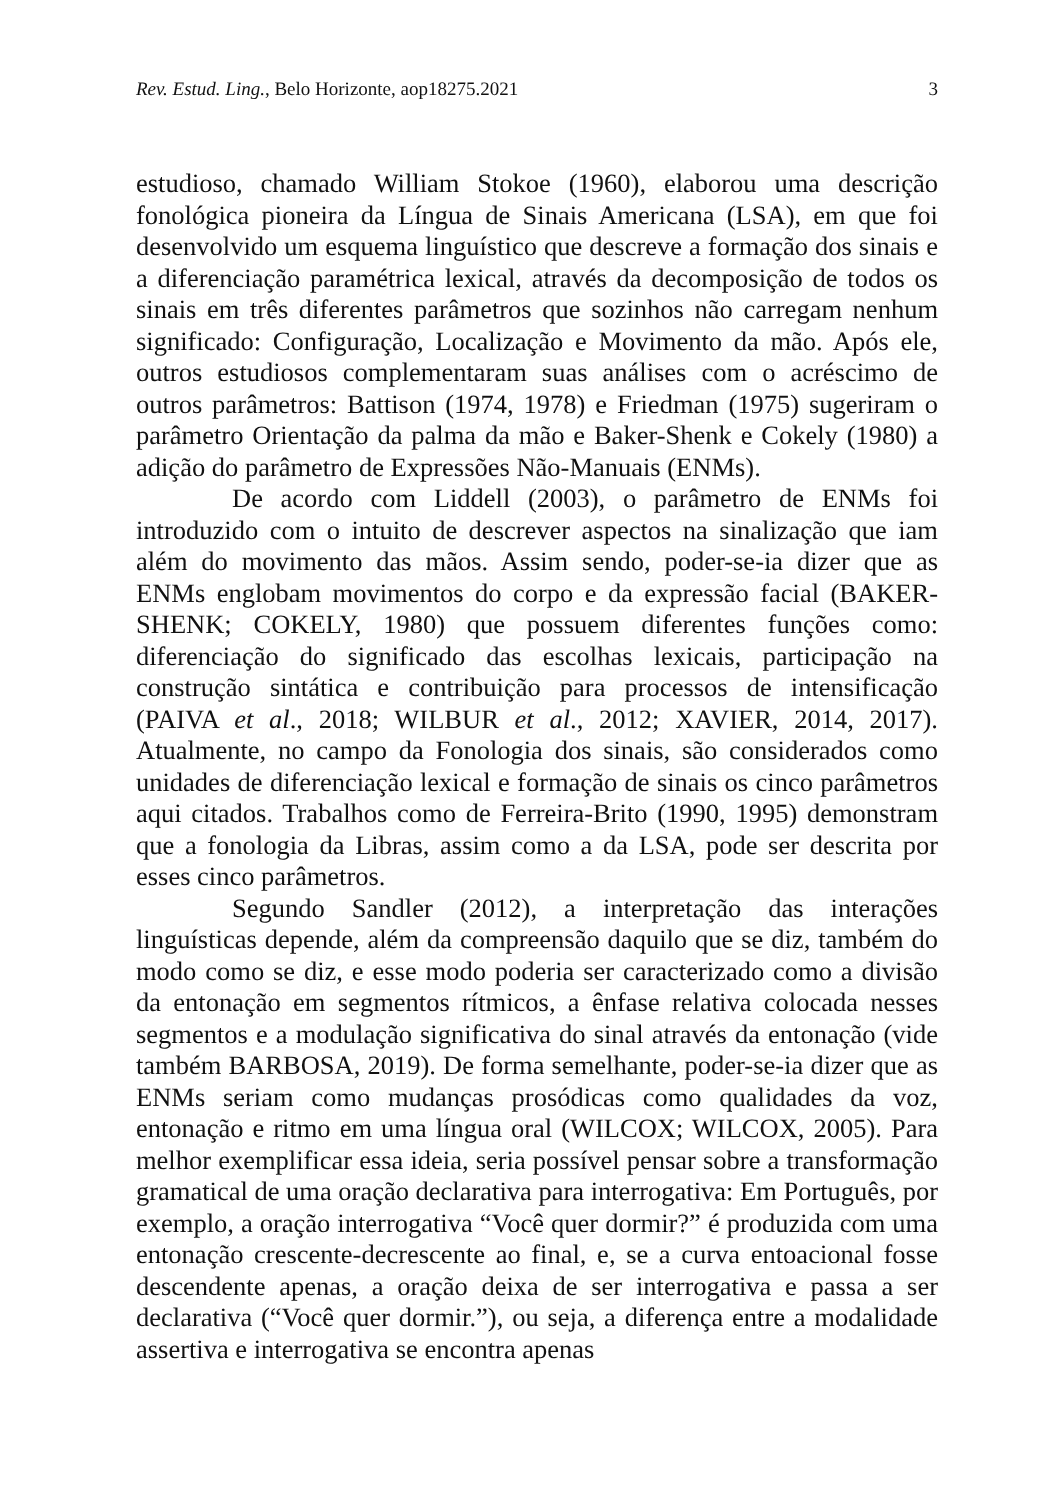Rev. Estud. Ling., Belo Horizonte, aop18275.2021 3
estudioso, chamado William Stokoe (1960), elaborou uma descrição fonológica pioneira da Língua de Sinais Americana (LSA), em que foi desenvolvido um esquema linguístico que descreve a formação dos sinais e a diferenciação paramétrica lexical, através da decomposição de todos os sinais em três diferentes parâmetros que sozinhos não carregam nenhum significado: Configuração, Localização e Movimento da mão. Após ele, outros estudiosos complementaram suas análises com o acréscimo de outros parâmetros: Battison (1974, 1978) e Friedman (1975) sugeriram o parâmetro Orientação da palma da mão e Baker-Shenk e Cokely (1980) a adição do parâmetro de Expressões Não-Manuais (ENMs).
De acordo com Liddell (2003), o parâmetro de ENMs foi introduzido com o intuito de descrever aspectos na sinalização que iam além do movimento das mãos. Assim sendo, poder-se-ia dizer que as ENMs englobam movimentos do corpo e da expressão facial (BAKER-SHENK; COKELY, 1980) que possuem diferentes funções como: diferenciação do significado das escolhas lexicais, participação na construção sintática e contribuição para processos de intensificação (PAIVA et al., 2018; WILBUR et al., 2012; XAVIER, 2014, 2017). Atualmente, no campo da Fonologia dos sinais, são considerados como unidades de diferenciação lexical e formação de sinais os cinco parâmetros aqui citados. Trabalhos como de Ferreira-Brito (1990, 1995) demonstram que a fonologia da Libras, assim como a da LSA, pode ser descrita por esses cinco parâmetros.
Segundo Sandler (2012), a interpretação das interações linguísticas depende, além da compreensão daquilo que se diz, também do modo como se diz, e esse modo poderia ser caracterizado como a divisão da entonação em segmentos rítmicos, a ênfase relativa colocada nesses segmentos e a modulação significativa do sinal através da entonação (vide também BARBOSA, 2019). De forma semelhante, poder-se-ia dizer que as ENMs seriam como mudanças prosódicas como qualidades da voz, entonação e ritmo em uma língua oral (WILCOX; WILCOX, 2005). Para melhor exemplificar essa ideia, seria possível pensar sobre a transformação gramatical de uma oração declarativa para interrogativa: Em Português, por exemplo, a oração interrogativa “Você quer dormir?” é produzida com uma entonação crescente-decrescente ao final, e, se a curva entoacional fosse descendente apenas, a oração deixa de ser interrogativa e passa a ser declarativa (“Você quer dormir.”), ou seja, a diferença entre a modalidade assertiva e interrogativa se encontra apenas